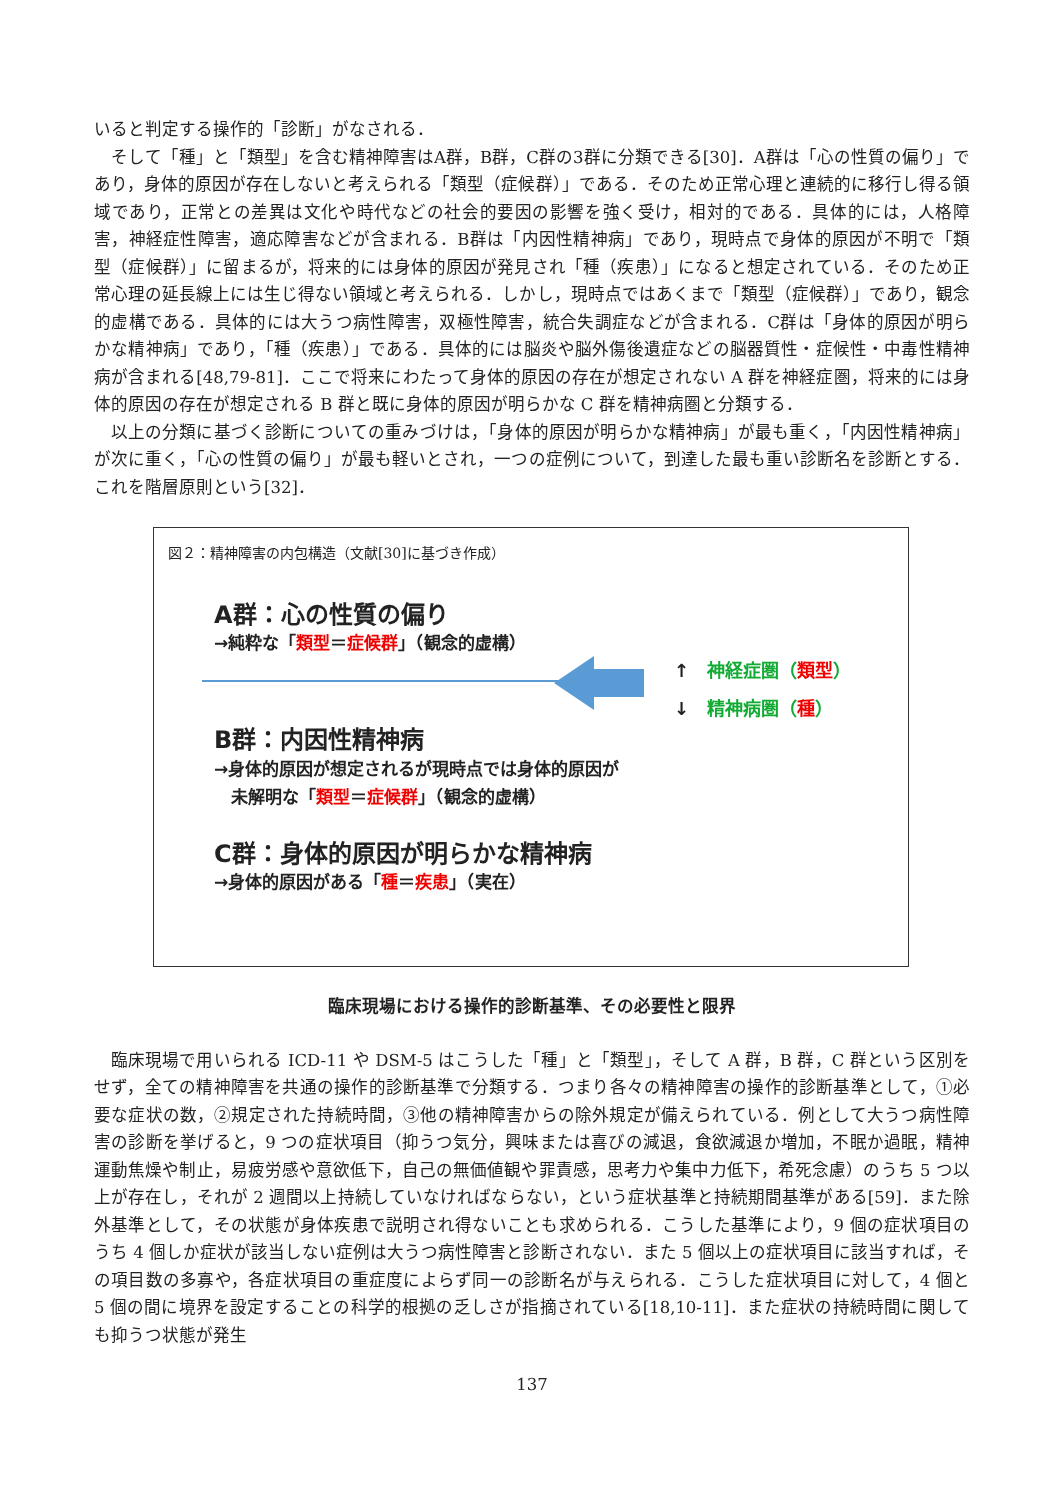いると判定する操作的「診断」がなされる．
そして「種」と「類型」を含む精神障害はA群，B群，C群の3群に分類できる[30]．A群は「心の性質の偏り」であり，身体的原因が存在しないと考えられる「類型（症候群）」である．そのため正常心理と連続的に移行し得る領域であり，正常との差異は文化や時代などの社会的要因の影響を強く受け，相対的である．具体的には，人格障害，神経症性障害，適応障害などが含まれる．B群は「内因性精神病」であり，現時点で身体的原因が不明で「類型（症候群）」に留まるが，将来的には身体的原因が発見され「種（疾患）」になると想定されている．そのため正常心理の延長線上には生じ得ない領域と考えられる．しかし，現時点ではあくまで「類型（症候群）」であり，観念的虚構である．具体的には大うつ病性障害，双極性障害，統合失調症などが含まれる．C群は「身体的原因が明らかな精神病」であり，「種（疾患）」である．具体的には脳炎や脳外傷後遺症などの脳器質性・症候性・中毒性精神病が含まれる[48,79-81]．ここで将来にわたって身体的原因の存在が想定されない A 群を神経症圏，将来的には身体的原因の存在が想定される B 群と既に身体的原因が明らかな C 群を精神病圏と分類する．
以上の分類に基づく診断についての重みづけは，「身体的原因が明らかな精神病」が最も重く，「内因性精神病」が次に重く，「心の性質の偏り」が最も軽いとされ，一つの症例について，到達した最も重い診断名を診断とする．これを階層原則という[32]．
図２：精神障害の内包構造（文献[30]に基づき作成）
A群：心の性質の偏り
→純粋な「類型＝症候群」（観念的虚構）
↑　神経症圏（類型）
↓　精神病圏（種）
B群：内因性精神病
→身体的原因が想定されるが現時点では身体的原因が
　未解明な「類型＝症候群」（観念的虚構）
C群：身体的原因が明らかな精神病
→身体的原因がある「種＝疾患」（実在）
臨床現場における操作的診断基準、その必要性と限界
臨床現場で用いられる ICD-11 や DSM-5 はこうした「種」と「類型」，そして A 群，B 群，C 群という区別をせず，全ての精神障害を共通の操作的診断基準で分類する．つまり各々の精神障害の操作的診断基準として，①必要な症状の数，②規定された持続時間，③他の精神障害からの除外規定が備えられている．例として大うつ病性障害の診断を挙げると，9 つの症状項目（抑うつ気分，興味または喜びの減退，食欲減退か増加，不眠か過眠，精神運動焦燥や制止，易疲労感や意欲低下，自己の無価値観や罪責感，思考力や集中力低下，希死念慮）のうち 5 つ以上が存在し，それが 2 週間以上持続していなければならない，という症状基準と持続期間基準がある[59]．また除外基準として，その状態が身体疾患で説明され得ないことも求められる．こうした基準により，9 個の症状項目のうち 4 個しか症状が該当しない症例は大うつ病性障害と診断されない．また 5 個以上の症状項目に該当すれば，その項目数の多寡や，各症状項目の重症度によらず同一の診断名が与えられる．こうした症状項目に対して，4 個と 5 個の間に境界を設定することの科学的根拠の乏しさが指摘されている[18,10-11]．また症状の持続時間に関しても抑うつ状態が発生
137